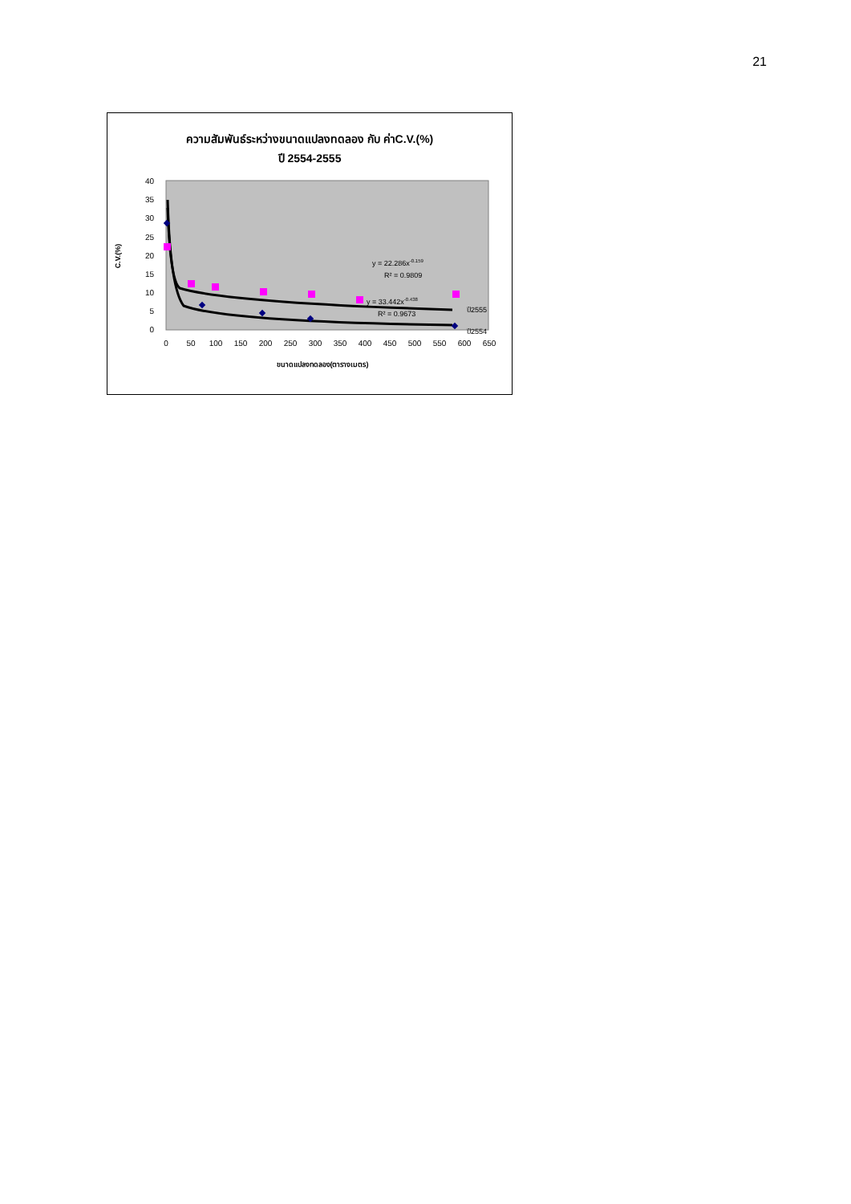21
ความสัมพันธ์ระหว่างขนาดแปลงทดลอง กับ ค่าC.V.(%)
ปี 2554-2555
40
35
30
25
20
15
10
5
0
0
50
100
150
200
250
300
350
400
450
500
550
600
650
C.V.(%)
ขนาดแปลงทดลอง(ตารางเมตร)
y = 22.286x-0.159
R² = 0.9809
y = 33.442x-0.438
R² = 0.9673
ปี2555
ปี2554